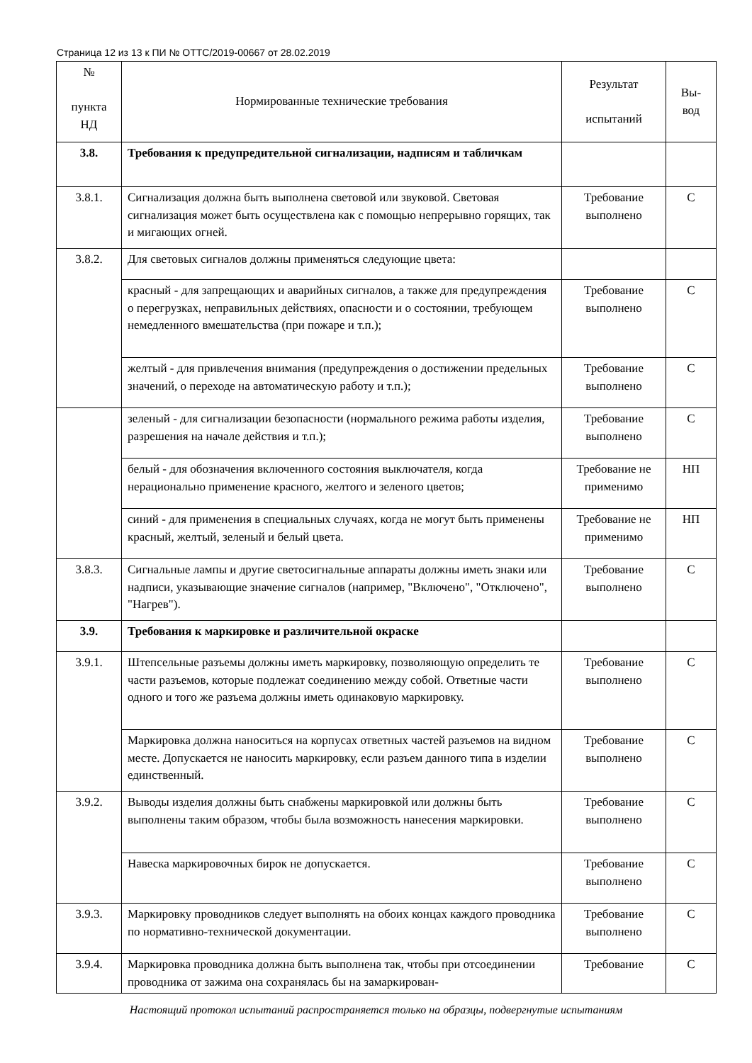Страница 12 из 13 к ПИ № ОТТС/2019-00667 от 28.02.2019
| № пункта НД | Нормированные технические требования | Результат испытаний | Вы- вод |
| --- | --- | --- | --- |
| 3.8. | Требования к предупредительной сигнализации, надписям и табличкам | | |
| 3.8.1. | Сигнализация должна быть выполнена световой или звуковой. Световая сигнализация может быть осуществлена как с помощью непрерывно горящих, так и мигающих огней. | Требование выполнено | С |
| 3.8.2. | Для световых сигналов должны применяться следующие цвета: | | |
| | красный - для запрещающих и аварийных сигналов, а также для предупреждения о перегрузках, неправильных действиях, опасности и о состоянии, требующем немедленного вмешательства (при пожаре и т.п.); | Требование выполнено | С |
| | желтый - для привлечения внимания (предупреждения о достижении предельных значений, о переходе на автоматическую работу и т.п.); | Требование выполнено | С |
| | зеленый - для сигнализации безопасности (нормального режима работы изделия, разрешения на начале действия и т.п.); | Требование выполнено | С |
| | белый - для обозначения включенного состояния выключателя, когда нерационально применение красного, желтого и зеленого цветов; | Требование не применимо | НП |
| | синий - для применения в специальных случаях, когда не могут быть применены красный, желтый, зеленый и белый цвета. | Требование не применимо | НП |
| 3.8.3. | Сигнальные лампы и другие светосигнальные аппараты должны иметь знаки или надписи, указывающие значение сигналов (например, "Включено", "Отключено", "Нагрев"). | Требование выполнено | С |
| 3.9. | Требования к маркировке и различительной окраске | | |
| 3.9.1. | Штепсельные разъемы должны иметь маркировку, позволяющую определить те части разъемов, которые подлежат соединению между собой. Ответные части одного и того же разъема должны иметь одинаковую маркировку. | Требование выполнено | С |
| | Маркировка должна наноситься на корпусах ответных частей разъемов на видном месте. Допускается не наносить маркировку, если разъем данного типа в изделии единственный. | Требование выполнено | С |
| 3.9.2. | Выводы изделия должны быть снабжены маркировкой или должны быть выполнены таким образом, чтобы была возможность нанесения маркировки. | Требование выполнено | С |
| | Навеска маркировочных бирок не допускается. | Требование выполнено | С |
| 3.9.3. | Маркировку проводников следует выполнять на обоих концах каждого проводника по нормативно-технической документации. | Требование выполнено | С |
| 3.9.4. | Маркировка проводника должна быть выполнена так, чтобы при отсоединении проводника от зажима она сохранялась бы на замаркирован- | Требование | С |
Настоящий протокол испытаний распространяется только на образцы, подвергнутые испытаниям